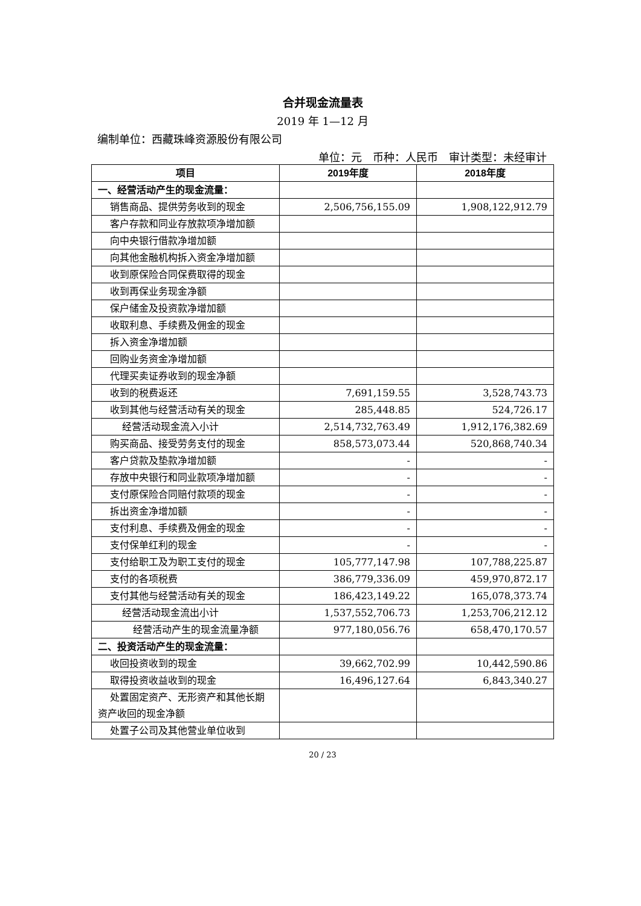合并现金流量表
2019 年 1—12 月
编制单位：西藏珠峰资源股份有限公司
单位：元　币种：人民币　审计类型：未经审计
| 项目 | 2019年度 | 2018年度 |
| --- | --- | --- |
| 一、经营活动产生的现金流量： | | |
| 销售商品、提供劳务收到的现金 | 2,506,756,155.09 | 1,908,122,912.79 |
| 客户存款和同业存放款项净增加额 | | |
| 向中央银行借款净增加额 | | |
| 向其他金融机构拆入资金净增加额 | | |
| 收到原保险合同保费取得的现金 | | |
| 收到再保业务现金净额 | | |
| 保户储金及投资款净增加额 | | |
| 收取利息、手续费及佣金的现金 | | |
| 拆入资金净增加额 | | |
| 回购业务资金净增加额 | | |
| 代理买卖证券收到的现金净额 | | |
| 收到的税费返还 | 7,691,159.55 | 3,528,743.73 |
| 收到其他与经营活动有关的现金 | 285,448.85 | 524,726.17 |
| 经营活动现金流入小计 | 2,514,732,763.49 | 1,912,176,382.69 |
| 购买商品、接受劳务支付的现金 | 858,573,073.44 | 520,868,740.34 |
| 客户贷款及垫款净增加额 | - | - |
| 存放中央银行和同业款项净增加额 | - | - |
| 支付原保险合同赔付款项的现金 | - | - |
| 拆出资金净增加额 | - | - |
| 支付利息、手续费及佣金的现金 | - | - |
| 支付保单红利的现金 | - | - |
| 支付给职工及为职工支付的现金 | 105,777,147.98 | 107,788,225.87 |
| 支付的各项税费 | 386,779,336.09 | 459,970,872.17 |
| 支付其他与经营活动有关的现金 | 186,423,149.22 | 165,078,373.74 |
| 经营活动现金流出小计 | 1,537,552,706.73 | 1,253,706,212.12 |
| 经营活动产生的现金流量净额 | 977,180,056.76 | 658,470,170.57 |
| 二、投资活动产生的现金流量： | | |
| 收回投资收到的现金 | 39,662,702.99 | 10,442,590.86 |
| 取得投资收益收到的现金 | 16,496,127.64 | 6,843,340.27 |
| 处置固定资产、无形资产和其他长期资产收回的现金净额 | | |
| 处置子公司及其他营业单位收到 | | |
20 / 23